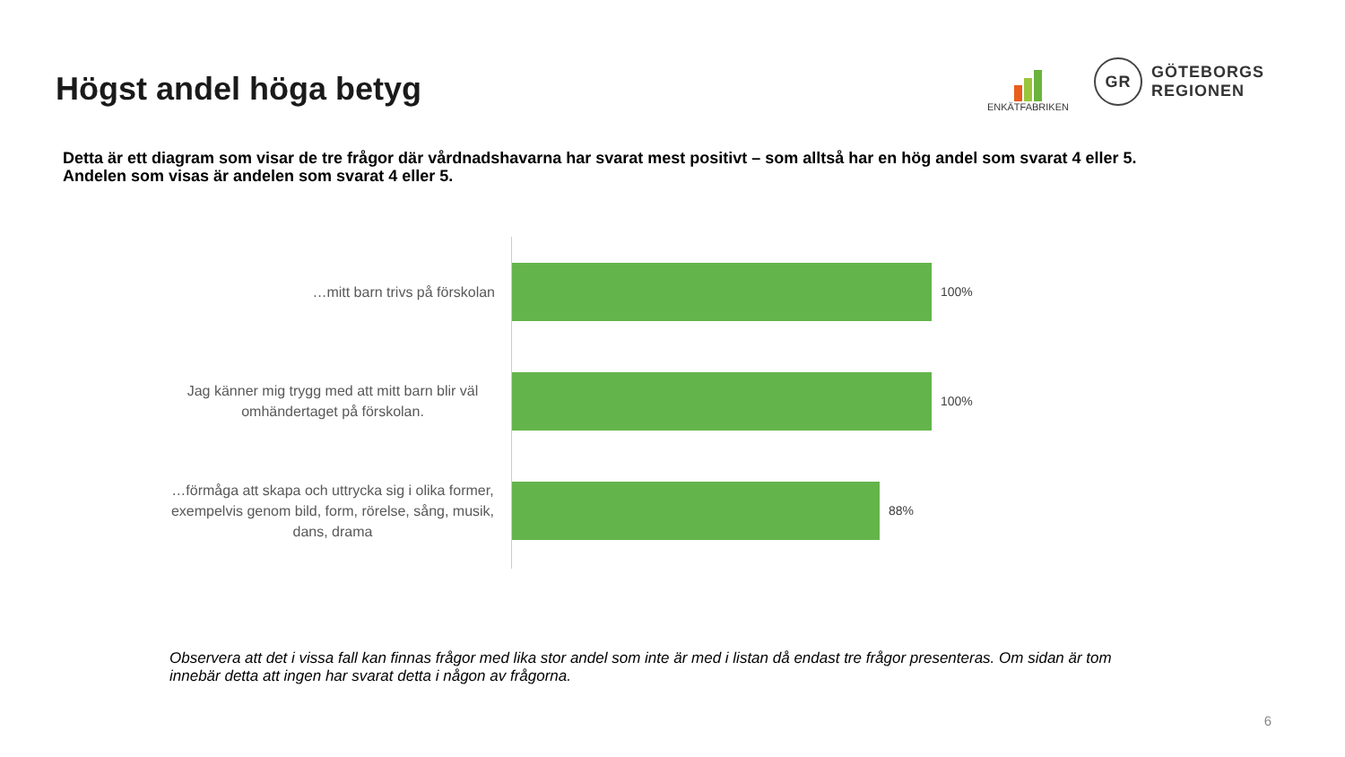Högst andel höga betyg
ENKÄTFABRIKEN
GR
GÖTEBORGS
REGIONEN
Detta är ett diagram som visar de tre frågor där vårdnadshavarna har svarat mest positivt – som alltså har en hög andel som svarat 4 eller 5.
Andelen som visas är andelen som svarat 4 eller 5.
…mitt barn trivs på förskolan
100%
Jag känner mig trygg med att mitt barn blir väl omhändertaget på förskolan.
100%
…förmåga att skapa och uttrycka sig i olika former, exempelvis genom bild, form, rörelse, sång, musik, dans, drama
88%
Observera att det i vissa fall kan finnas frågor med lika stor andel som inte är med i listan då endast tre frågor presenteras. Om sidan är tom innebär detta att ingen har svarat detta i någon av frågorna.
6